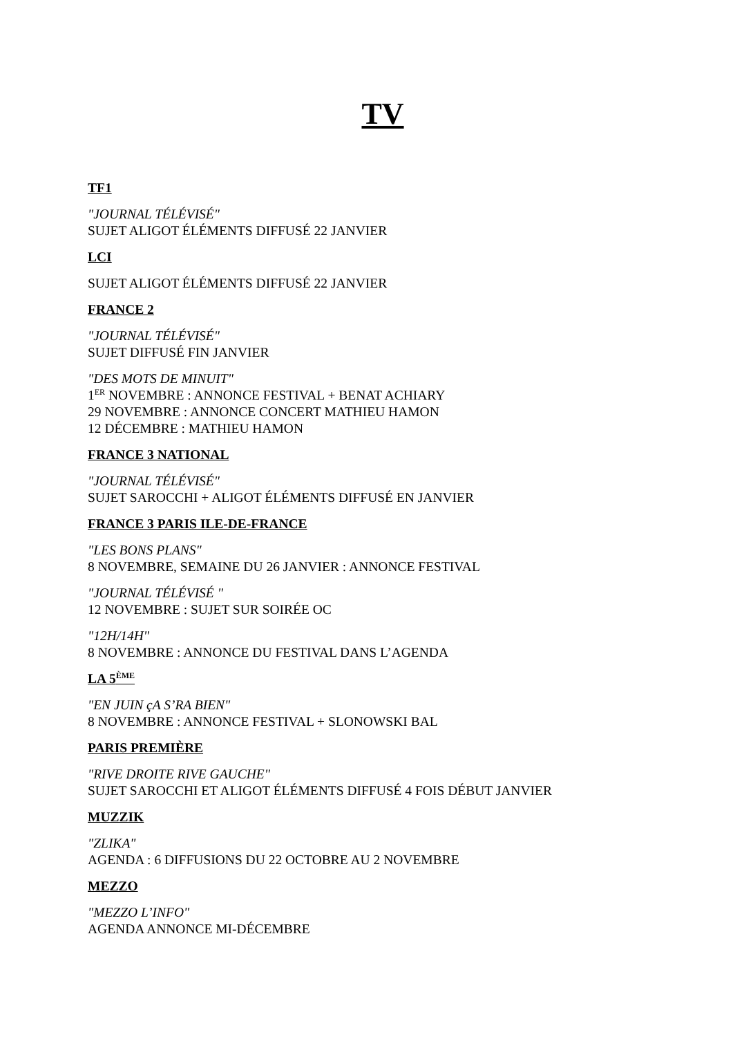TV
TF1
"JOURNAL TÉLÉVISÉ"
SUJET ALIGOT ÉLÉMENTS DIFFUSÉ 22 JANVIER
LCI
SUJET ALIGOT ÉLÉMENTS DIFFUSÉ 22 JANVIER
FRANCE 2
"JOURNAL TÉLÉVISÉ"
SUJET DIFFUSÉ FIN JANVIER
"DES MOTS DE MINUIT"
1<sup>ER</sup> NOVEMBRE : ANNONCE FESTIVAL + BENAT ACHIARY
29 NOVEMBRE : ANNONCE CONCERT MATHIEU HAMON
12 DÉCEMBRE : MATHIEU HAMON
FRANCE 3 NATIONAL
"JOURNAL TÉLÉVISÉ"
SUJET SAROCCHI + ALIGOT ÉLÉMENTS DIFFUSÉ EN JANVIER
FRANCE 3 PARIS ILE-DE-FRANCE
"LES BONS PLANS"
8 NOVEMBRE, SEMAINE DU 26 JANVIER : ANNONCE FESTIVAL
"JOURNAL TÉLÉVISÉ "
12 NOVEMBRE : SUJET SUR SOIRÉE OC
"12H/14H"
8 NOVEMBRE : ANNONCE DU FESTIVAL DANS L’AGENDA
LA 5<sup>ÈME</sup>
"EN JUIN çA S’RA BIEN"
8 NOVEMBRE : ANNONCE FESTIVAL + SLONOWSKI BAL
PARIS PREMIÈRE
"RIVE DROITE RIVE GAUCHE"
SUJET SAROCCHI ET ALIGOT ÉLÉMENTS DIFFUSÉ 4 FOIS DÉBUT JANVIER
MUZZIK
"ZLIKA"
AGENDA : 6 DIFFUSIONS DU 22 OCTOBRE AU 2 NOVEMBRE
MEZZO
"MEZZO L’INFO"
AGENDA ANNONCE MI-DÉCEMBRE